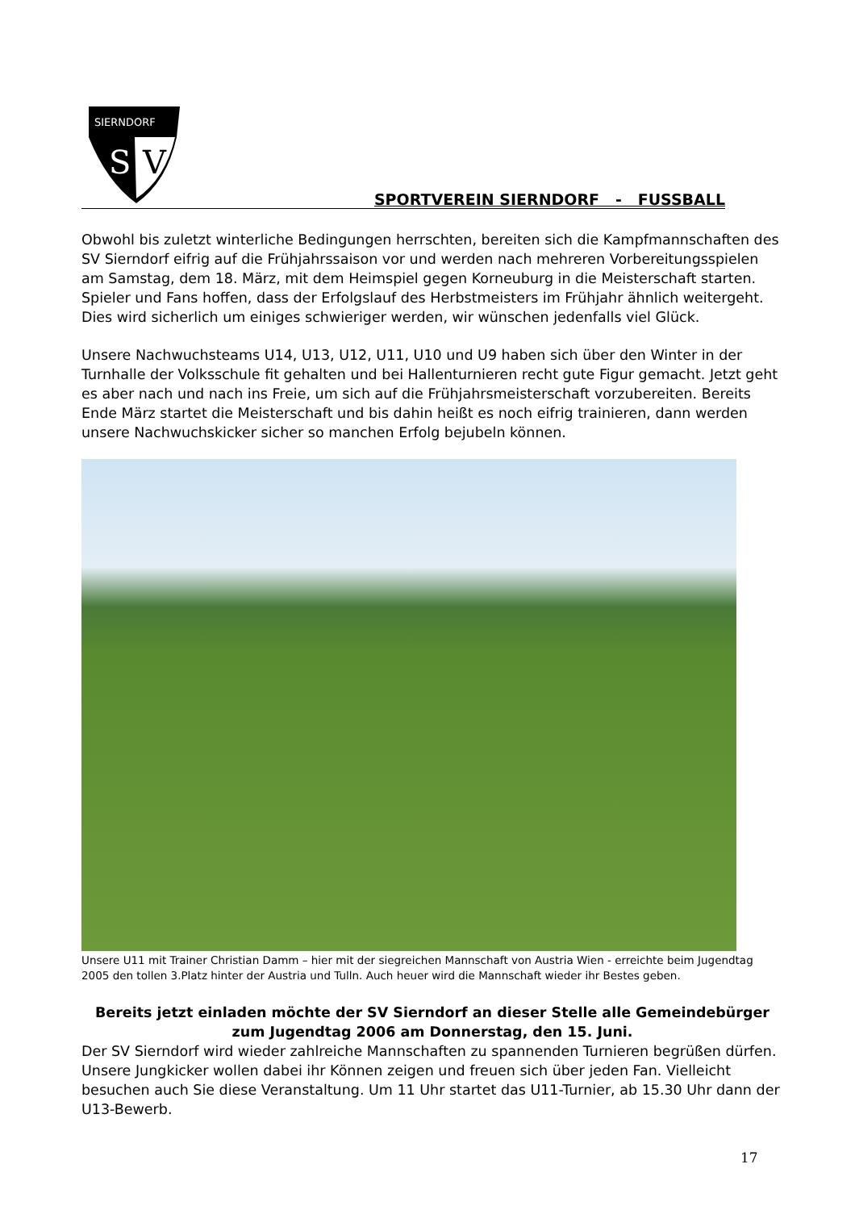SIERNDORF
S
V
SPORTVEREIN SIERNDORF - FUSSBALL
Obwohl bis zuletzt winterliche Bedingungen herrschten, bereiten sich die Kampfmannschaften des SV Sierndorf eifrig auf die Frühjahrssaison vor und werden nach mehreren Vorbereitungsspielen am Samstag, dem 18. März, mit dem Heimspiel gegen Korneuburg in die Meisterschaft starten. Spieler und Fans hoffen, dass der Erfolgslauf des Herbstmeisters im Frühjahr ähnlich weitergeht. Dies wird sicherlich um einiges schwieriger werden, wir wünschen jedenfalls viel Glück.
Unsere Nachwuchsteams U14, U13, U12, U11, U10 und U9 haben sich über den Winter in der Turnhalle der Volksschule fit gehalten und bei Hallenturnieren recht gute Figur gemacht. Jetzt geht es aber nach und nach ins Freie, um sich auf die Frühjahrsmeisterschaft vorzubereiten. Bereits Ende März startet die Meisterschaft und bis dahin heißt es noch eifrig trainieren, dann werden unsere Nachwuchskicker sicher so manchen Erfolg bejubeln können.
Unsere U11 mit Trainer Christian Damm – hier mit der siegreichen Mannschaft von Austria Wien - erreichte beim Jugendtag 2005 den tollen 3.Platz hinter der Austria und Tulln. Auch heuer wird die Mannschaft wieder ihr Bestes geben.
Bereits jetzt einladen möchte der SV Sierndorf an dieser Stelle alle Gemeindebürger
zum Jugendtag 2006 am Donnerstag, den 15. Juni.
Der SV Sierndorf wird wieder zahlreiche Mannschaften zu spannenden Turnieren begrüßen dürfen. Unsere Jungkicker wollen dabei ihr Können zeigen und freuen sich über jeden Fan. Vielleicht besuchen auch Sie diese Veranstaltung. Um 11 Uhr startet das U11-Turnier, ab 15.30 Uhr dann der U13-Bewerb.
17